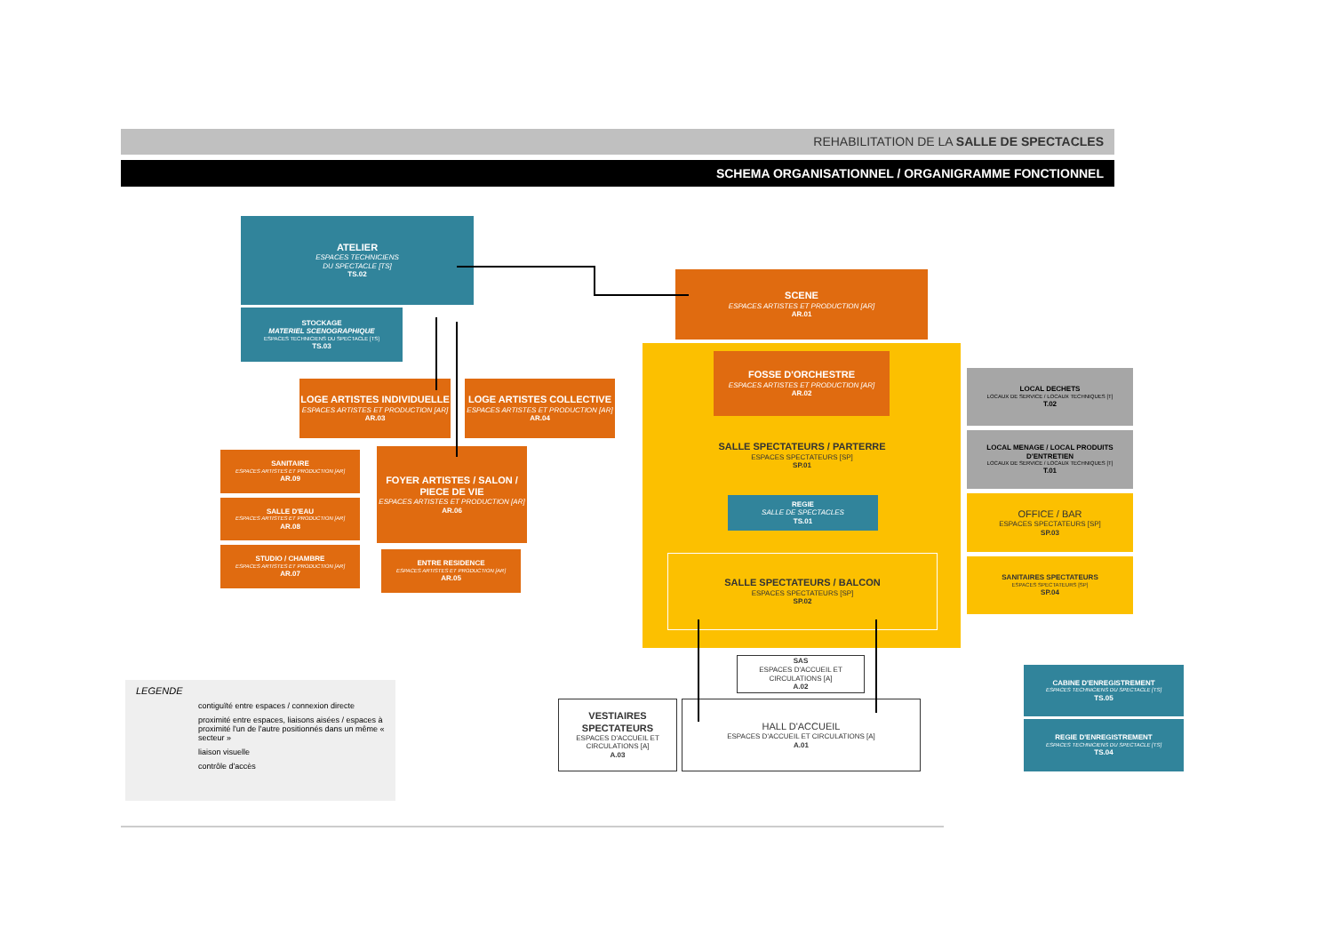REHABILITATION DE LA SALLE DE SPECTACLES
SCHEMA ORGANISATIONNEL / ORGANIGRAMME FONCTIONNEL
ATELIER
ESPACES TECHNICIENS
DU SPECTACLE [TS]
TS.02
STOCKAGE
MATERIEL SCENOGRAPHIQUE
ESPACES TECHNICIENS DU SPECTACLE [TS]
TS.03
LOGE ARTISTES INDIVIDUELLE
ESPACES ARTISTES ET PRODUCTION [AR]
AR.03
LOGE ARTISTES COLLECTIVE
ESPACES ARTISTES ET PRODUCTION [AR]
AR.04
SANITAIRE
ESPACES ARTISTES ET PRODUCTION [AR]
AR.09
SALLE D'EAU
ESPACES ARTISTES ET PRODUCTION [AR]
AR.08
STUDIO / CHAMBRE
ESPACES ARTISTES ET PRODUCTION [AR]
AR.07
FOYER ARTISTES / SALON / PIECE DE VIE
ESPACES ARTISTES ET PRODUCTION [AR]
AR.06
ENTRE RESIDENCE
ESPACES ARTISTES ET PRODUCTION [AR]
AR.05
SCENE
ESPACES ARTISTES ET PRODUCTION [AR]
AR.01
FOSSE D'ORCHESTRE
ESPACES ARTISTES ET PRODUCTION [AR]
AR.02
SALLE SPECTATEURS / PARTERRE
ESPACES SPECTATEURS [SP]
SP.01
REGIE
SALLE DE SPECTACLES
TS.01
SALLE SPECTATEURS / BALCON
ESPACES SPECTATEURS [SP]
SP.02
LOCAL DECHETS
LOCAUX DE SERVICE / LOCAUX TECHNIQUES [T]
T.02
LOCAL MENAGE / LOCAL PRODUITS D'ENTRETIEN
LOCAUX DE SERVICE / LOCAUX TECHNIQUES [T]
T.01
OFFICE / BAR
ESPACES SPECTATEURS [SP]
SP.03
SANITAIRES SPECTATEURS
ESPACES SPECTATEURS [SP]
SP.04
SAS
ESPACES D'ACCUEIL ET CIRCULATIONS [A]
A.02
VESTIAIRES SPECTATEURS
ESPACES D'ACCUEIL ET CIRCULATIONS [A]
A.03
HALL D'ACCUEIL
ESPACES D'ACCUEIL ET CIRCULATIONS [A]
A.01
CABINE D'ENREGISTREMENT
ESPACES TECHNICIENS DU SPECTACLE [TS]
TS.05
REGIE D'ENREGISTREMENT
ESPACES TECHNICIENS DU SPECTACLE [TS]
TS.04
LEGENDE
contiguïté entre espaces / connexion directe
proximité entre espaces, liaisons aisées / espaces à proximité l'un de l'autre positionnés dans un même « secteur »
liaison visuelle
contrôle d'accès